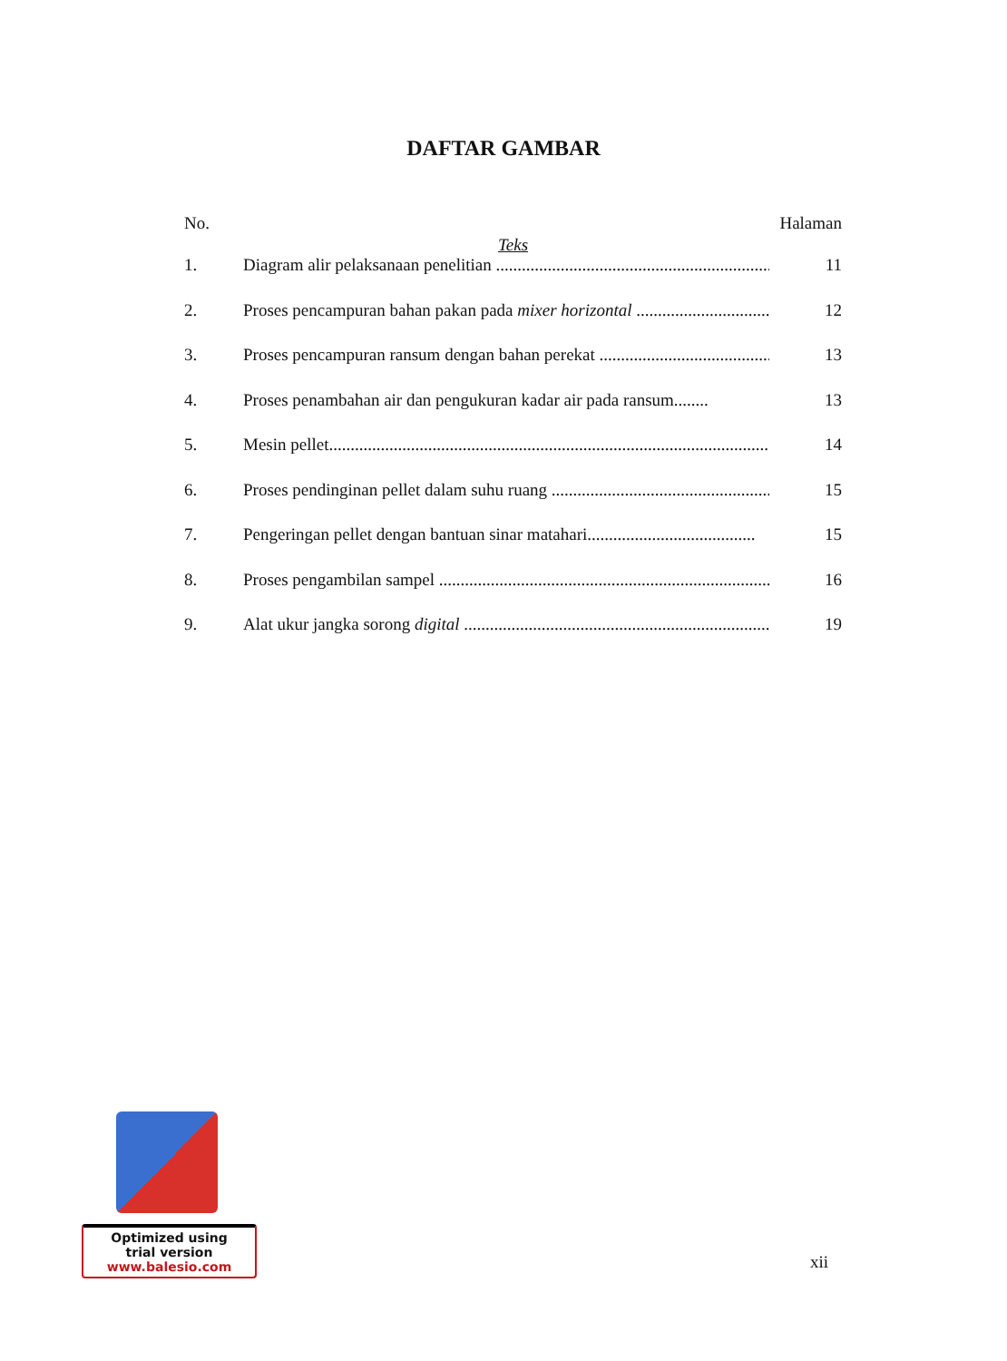DAFTAR GAMBAR
No. Halaman
Teks
1. Diagram alir pelaksanaan penelitian .................................................................. 11
2. Proses pencampuran bahan pakan pada mixer horizontal .................................. 12
3. Proses pencampuran ransum dengan bahan perekat .......................................... 13
4. Proses penambahan air dan pengukuran kadar air pada ransum........ 13
5. Mesin pellet............................................................................................................. 14
6. Proses pendinginan pellet dalam suhu ruang ................................................... 15
7. Pengeringan pellet dengan bantuan sinar matahari....................................... 15
8. Proses pengambilan sampel .......................................................................................... 16
9. Alat ukur jangka sorong digital ........................................................................... 19
Optimized using
trial version
www.balesio.com
xii